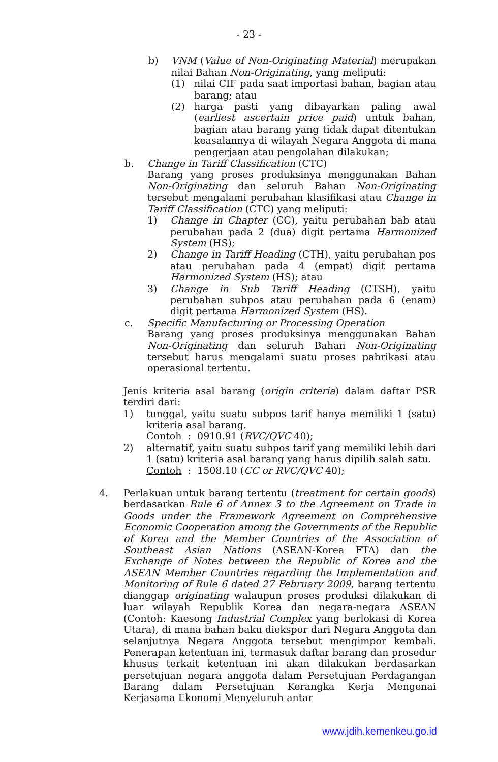- 23 -
b) VNM (Value of Non-Originating Material) merupakan nilai Bahan Non-Originating, yang meliputi:
(1) nilai CIF pada saat importasi bahan, bagian atau barang; atau
(2) harga pasti yang dibayarkan paling awal (earliest ascertain price paid) untuk bahan, bagian atau barang yang tidak dapat ditentukan keasalannya di wilayah Negara Anggota di mana pengerjaan atau pengolahan dilakukan;
b. Change in Tariff Classification (CTC)
Barang yang proses produksinya menggunakan Bahan Non-Originating dan seluruh Bahan Non-Originating tersebut mengalami perubahan klasifikasi atau Change in Tariff Classification (CTC) yang meliputi:
1) Change in Chapter (CC), yaitu perubahan bab atau perubahan pada 2 (dua) digit pertama Harmonized System (HS);
2) Change in Tariff Heading (CTH), yaitu perubahan pos atau perubahan pada 4 (empat) digit pertama Harmonized System (HS); atau
3) Change in Sub Tariff Heading (CTSH), yaitu perubahan subpos atau perubahan pada 6 (enam) digit pertama Harmonized System (HS).
c. Specific Manufacturing or Processing Operation
Barang yang proses produksinya menggunakan Bahan Non-Originating dan seluruh Bahan Non-Originating tersebut harus mengalami suatu proses pabrikasi atau operasional tertentu.
Jenis kriteria asal barang (origin criteria) dalam daftar PSR terdiri dari:
1) tunggal, yaitu suatu subpos tarif hanya memiliki 1 (satu) kriteria asal barang.
Contoh : 0910.91 (RVC/QVC 40);
2) alternatif, yaitu suatu subpos tarif yang memiliki lebih dari 1 (satu) kriteria asal barang yang harus dipilih salah satu.
Contoh : 1508.10 (CC or RVC/QVC 40);
4. Perlakuan untuk barang tertentu (treatment for certain goods) berdasarkan Rule 6 of Annex 3 to the Agreement on Trade in Goods under the Framework Agreement on Comprehensive Economic Cooperation among the Governments of the Republic of Korea and the Member Countries of the Association of Southeast Asian Nations (ASEAN-Korea FTA) dan the Exchange of Notes between the Republic of Korea and the ASEAN Member Countries regarding the Implementation and Monitoring of Rule 6 dated 27 February 2009, barang tertentu dianggap originating walaupun proses produksi dilakukan di luar wilayah Republik Korea dan negara-negara ASEAN (Contoh: Kaesong Industrial Complex yang berlokasi di Korea Utara), di mana bahan baku diekspor dari Negara Anggota dan selanjutnya Negara Anggota tersebut mengimpor kembali. Penerapan ketentuan ini, termasuk daftar barang dan prosedur khusus terkait ketentuan ini akan dilakukan berdasarkan persetujuan negara anggota dalam Persetujuan Perdagangan Barang dalam Persetujuan Kerangka Kerja Mengenai Kerjasama Ekonomi Menyeluruh antar
www.jdih.kemenkeu.go.id